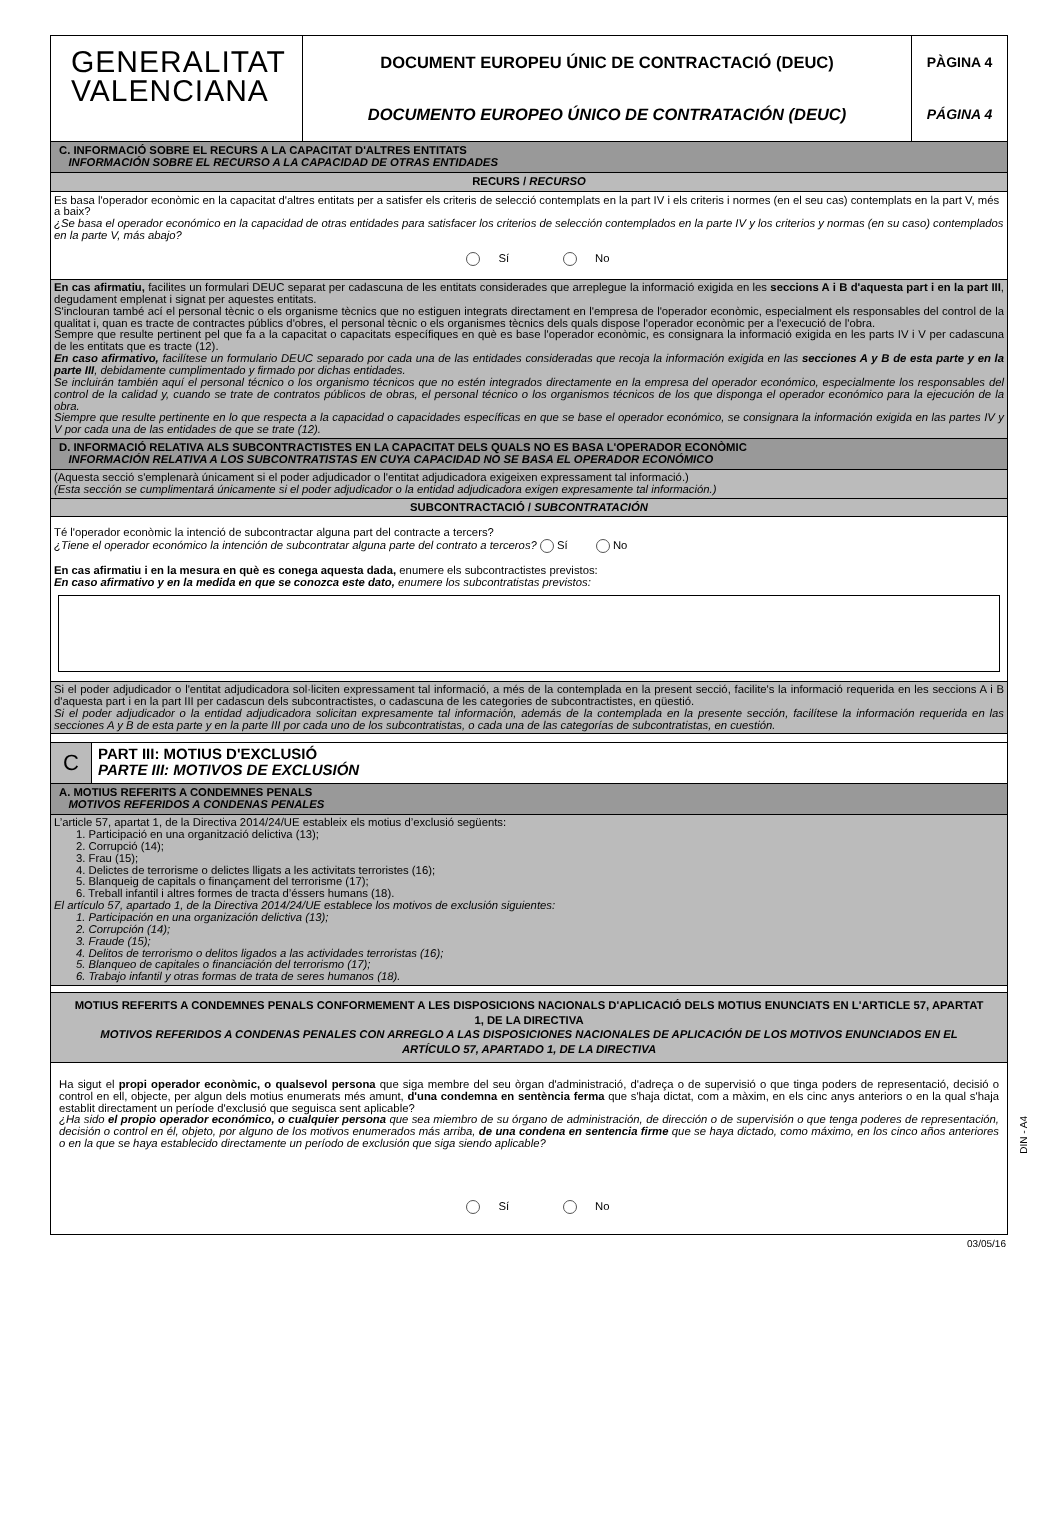GENERALITAT
VALENCIANA
DOCUMENT EUROPEU ÚNIC DE CONTRACTACIÓ (DEUC)
DOCUMENTO EUROPEO ÚNICO DE CONTRATACIÓN (DEUC)
PÀGINA 4
PÁGINA 4
C. INFORMACIÓ SOBRE EL RECURS A LA CAPACITAT D'ALTRES ENTITATS
INFORMACIÓN SOBRE EL RECURSO A LA CAPACIDAD DE OTRAS ENTIDADES
RECURS / RECURSO
Es basa l'operador econòmic en la capacitat d'altres entitats per a satisfer els criteris de selecció contemplats en la part IV i els criteris i normes (en el seu cas) contemplats en la part V, més a baix?
¿Se basa el operador económico en la capacidad de otras entidades para satisfacer los criterios de selección contemplados en la parte IV y los criterios y normas (en su caso) contemplados en la parte V, más abajo?
Sí No
En cas afirmatiu, facilites un formulari DEUC separat per cadascuna de les entitats considerades que arreplegue la informació exigida en les seccions A i B d'aquesta part i en la part III, degudament emplenat i signat per aquestes entitats.
S'inclouran també ací el personal tècnic o els organisme tècnics que no estiguen integrats directament en l'empresa de l'operador econòmic, especialment els responsables del control de la qualitat i, quan es tracte de contractes públics d'obres, el personal tècnic o els organismes tècnics dels quals dispose l'operador econòmic per a l'execució de l'obra.
Sempre que resulte pertinent pel que fa a la capacitat o capacitats específiques en què es base l'operador econòmic, es consignara la informació exigida en les parts IV i V per cadascuna de les entitats que es tracte (12).
En caso afirmativo, facilítese un formulario DEUC separado por cada una de las entidades consideradas que recoja la información exigida en las secciones A y B de esta parte y en la parte III, debidamente cumplimentado y firmado por dichas entidades.
Se incluirán también aquí el personal técnico o los organismo técnicos que no estén integrados directamente en la empresa del operador económico, especialmente los responsables del control de la calidad y, cuando se trate de contratos públicos de obras, el personal técnico o los organismos técnicos de los que disponga el operador económico para la ejecución de la obra.
Siempre que resulte pertinente en lo que respecta a la capacidad o capacidades específicas en que se base el operador económico, se consignara la información exigida en las partes IV y V por cada una de las entidades de que se trate (12).
D. INFORMACIÓ RELATIVA ALS SUBCONTRACTISTES EN LA CAPACITAT DELS QUALS NO ES BASA L'OPERADOR ECONÒMIC
INFORMACIÓN RELATIVA A LOS SUBCONTRATISTAS EN CUYA CAPACIDAD NO SE BASA EL OPERADOR ECONÓMICO
(Aquesta secció s'emplenarà únicament si el poder adjudicador o l'entitat adjudicadora exigeixen expressament tal informació.)
(Esta sección se cumplimentará únicamente si el poder adjudicador o la entidad adjudicadora exigen expresamente tal información.)
SUBCONTRACTACIÓ / SUBCONTRATACIÓN
Té l'operador econòmic la intenció de subcontractar alguna part del contracte a tercers?
¿Tiene el operador económico la intención de subcontratar alguna parte del contrato a terceros? Sí No
En cas afirmatiu i en la mesura en què es conega aquesta dada, enumere els subcontractistes previstos:
En caso afirmativo y en la medida en que se conozca este dato, enumere los subcontratistas previstos:
Si el poder adjudicador o l'entitat adjudicadora sol·liciten expressament tal informació, a més de la contemplada en la present secció, facilite's la informació requerida en les seccions A i B d'aquesta part i en la part III per cadascun dels subcontractistes, o cadascuna de les categories de subcontractistes, en qüestió.
Si el poder adjudicador o la entidad adjudicadora solicitan expresamente tal información, además de la contemplada en la presente sección, facilítese la información requerida en las secciones A y B de esta parte y en la parte III por cada uno de los subcontratistas, o cada una de las categorías de subcontratistas, en cuestión.
C
PART III: MOTIUS D'EXCLUSIÓ
PARTE III: MOTIVOS DE EXCLUSIÓN
A. MOTIUS REFERITS A CONDEMNES PENALS
MOTIVOS REFERIDOS A CONDENAS PENALES
L’article 57, apartat 1, de la Directiva 2014/24/UE estableix els motius d’exclusió següents:
1. Participació en una organització delictiva (13);
2. Corrupció (14);
3. Frau (15);
4. Delictes de terrorisme o delictes lligats a les activitats terroristes (16);
5. Blanqueig de capitals o finançament del terrorisme (17);
6. Treball infantil i altres formes de tracta d’éssers humans (18).
El artículo 57, apartado 1, de la Directiva 2014/24/UE establece los motivos de exclusión siguientes:
1. Participación en una organización delictiva (13);
2. Corrupción (14);
3. Fraude (15);
4. Delitos de terrorismo o delitos ligados a las actividades terroristas (16);
5. Blanqueo de capitales o financiación del terrorismo (17);
6. Trabajo infantil y otras formas de trata de seres humanos (18).
MOTIUS REFERITS A CONDEMNES PENALS CONFORMEMENT A LES DISPOSICIONS NACIONALS D'APLICACIÓ DELS MOTIUS ENUNCIATS EN L'ARTICLE 57, APARTAT 1, DE LA DIRECTIVA
MOTIVOS REFERIDOS A CONDENAS PENALES CON ARREGLO A LAS DISPOSICIONES NACIONALES DE APLICACIÓN DE LOS MOTIVOS ENUNCIADOS EN EL ARTÍCULO 57, APARTADO 1, DE LA DIRECTIVA
Ha sigut el propi operador econòmic, o qualsevol persona que siga membre del seu òrgan d'administració, d'adreça o de supervisió o que tinga poders de representació, decisió o control en ell, objecte, per algun dels motius enumerats més amunt, d'una condemna en sentència ferma que s'haja dictat, com a màxim, en els cinc anys anteriors o en la qual s'haja establit directament un període d'exclusió que seguisca sent aplicable?
¿Ha sido el propio operador económico, o cualquier persona que sea miembro de su órgano de administración, de dirección o de supervisión o que tenga poderes de representación, decisión o control en él, objeto, por alguno de los motivos enumerados más arriba, de una condena en sentencia firme que se haya dictado, como máximo, en los cinco años anteriores o en la que se haya establecido directamente un período de exclusión que siga siendo aplicable?
Sí No
DIN - A4
03/05/16